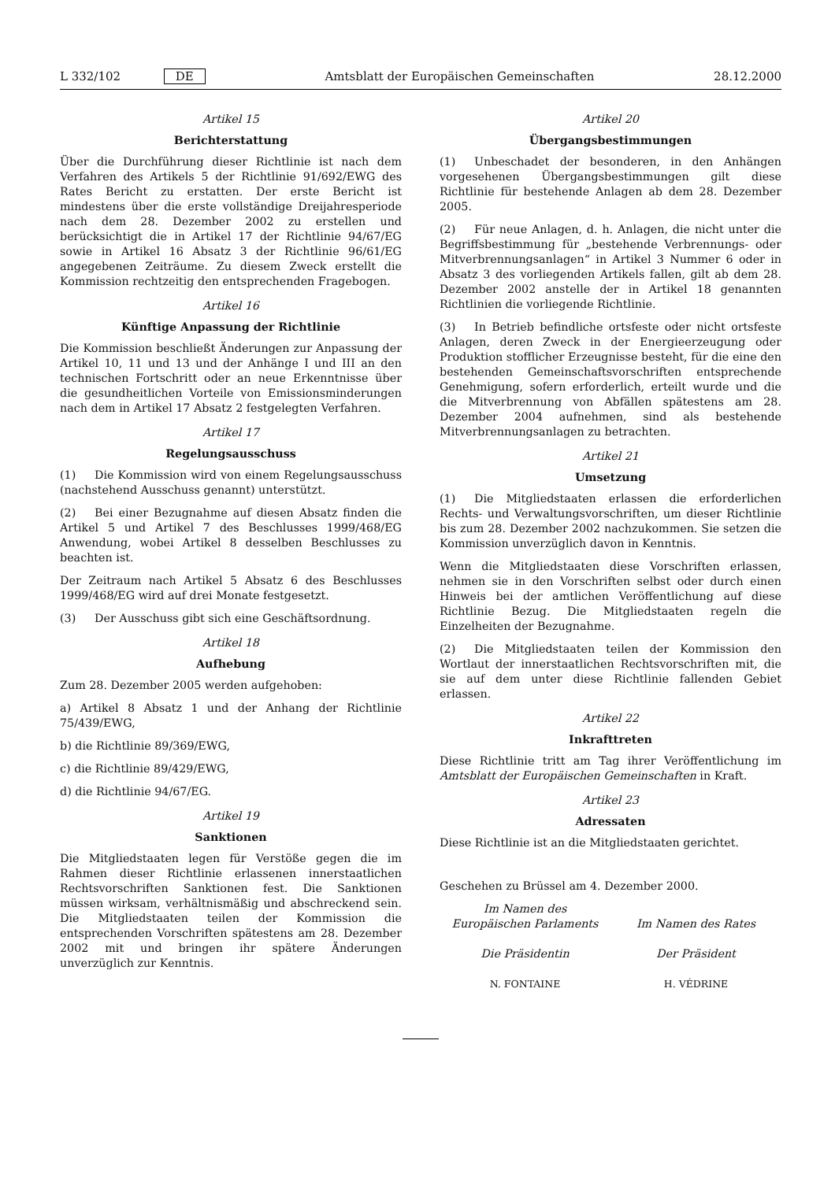L 332/102 DE Amtsblatt der Europäischen Gemeinschaften 28.12.2000
Artikel 15
Berichterstattung
Über die Durchführung dieser Richtlinie ist nach dem Verfahren des Artikels 5 der Richtlinie 91/692/EWG des Rates Bericht zu erstatten. Der erste Bericht ist mindestens über die erste vollständige Dreijahresperiode nach dem 28. Dezember 2002 zu erstellen und berücksichtigt die in Artikel 17 der Richtlinie 94/67/EG sowie in Artikel 16 Absatz 3 der Richtlinie 96/61/EG angegebenen Zeiträume. Zu diesem Zweck erstellt die Kommission rechtzeitig den entsprechenden Fragebogen.
Artikel 16
Künftige Anpassung der Richtlinie
Die Kommission beschließt Änderungen zur Anpassung der Artikel 10, 11 und 13 und der Anhänge I und III an den technischen Fortschritt oder an neue Erkenntnisse über die gesundheitlichen Vorteile von Emissionsminderungen nach dem in Artikel 17 Absatz 2 festgelegten Verfahren.
Artikel 17
Regelungsausschuss
(1) Die Kommission wird von einem Regelungsausschuss (nachstehend Ausschuss genannt) unterstützt.
(2) Bei einer Bezugnahme auf diesen Absatz finden die Artikel 5 und Artikel 7 des Beschlusses 1999/468/EG Anwendung, wobei Artikel 8 desselben Beschlusses zu beachten ist.
Der Zeitraum nach Artikel 5 Absatz 6 des Beschlusses 1999/468/EG wird auf drei Monate festgesetzt.
(3) Der Ausschuss gibt sich eine Geschäftsordnung.
Artikel 18
Aufhebung
Zum 28. Dezember 2005 werden aufgehoben:
a) Artikel 8 Absatz 1 und der Anhang der Richtlinie 75/439/EWG,
b) die Richtlinie 89/369/EWG,
c) die Richtlinie 89/429/EWG,
d) die Richtlinie 94/67/EG.
Artikel 19
Sanktionen
Die Mitgliedstaaten legen für Verstöße gegen die im Rahmen dieser Richtlinie erlassenen innerstaatlichen Rechtsvorschriften Sanktionen fest. Die Sanktionen müssen wirksam, verhältnismäßig und abschreckend sein. Die Mitgliedstaaten teilen der Kommission die entsprechenden Vorschriften spätestens am 28. Dezember 2002 mit und bringen ihr spätere Änderungen unverzüglich zur Kenntnis.
Artikel 20
Übergangsbestimmungen
(1) Unbeschadet der besonderen, in den Anhängen vorgesehenen Übergangsbestimmungen gilt diese Richtlinie für bestehende Anlagen ab dem 28. Dezember 2005.
(2) Für neue Anlagen, d. h. Anlagen, die nicht unter die Begriffsbestimmung für „bestehende Verbrennungs- oder Mitverbrennungsanlagen“ in Artikel 3 Nummer 6 oder in Absatz 3 des vorliegenden Artikels fallen, gilt ab dem 28. Dezember 2002 anstelle der in Artikel 18 genannten Richtlinien die vorliegende Richtlinie.
(3) In Betrieb befindliche ortsfeste oder nicht ortsfeste Anlagen, deren Zweck in der Energieerzeugung oder Produktion stofflicher Erzeugnisse besteht, für die eine den bestehenden Gemeinschaftsvorschriften entsprechende Genehmigung, sofern erforderlich, erteilt wurde und die die Mitverbrennung von Abfällen spätestens am 28. Dezember 2004 aufnehmen, sind als bestehende Mitverbrennungsanlagen zu betrachten.
Artikel 21
Umsetzung
(1) Die Mitgliedstaaten erlassen die erforderlichen Rechts- und Verwaltungsvorschriften, um dieser Richtlinie bis zum 28. Dezember 2002 nachzukommen. Sie setzen die Kommission unverzüglich davon in Kenntnis.
Wenn die Mitgliedstaaten diese Vorschriften erlassen, nehmen sie in den Vorschriften selbst oder durch einen Hinweis bei der amtlichen Veröffentlichung auf diese Richtlinie Bezug. Die Mitgliedstaaten regeln die Einzelheiten der Bezugnahme.
(2) Die Mitgliedstaaten teilen der Kommission den Wortlaut der innerstaatlichen Rechtsvorschriften mit, die sie auf dem unter diese Richtlinie fallenden Gebiet erlassen.
Artikel 22
Inkrafttreten
Diese Richtlinie tritt am Tag ihrer Veröffentlichung im Amtsblatt der Europäischen Gemeinschaften in Kraft.
Artikel 23
Adressaten
Diese Richtlinie ist an die Mitgliedstaaten gerichtet.
Geschehen zu Brüssel am 4. Dezember 2000.
Im Namen des Europäischen Parlaments
Die Präsidentin
N. FONTAINE
Im Namen des Rates
Der Präsident
H. VÉDRINE